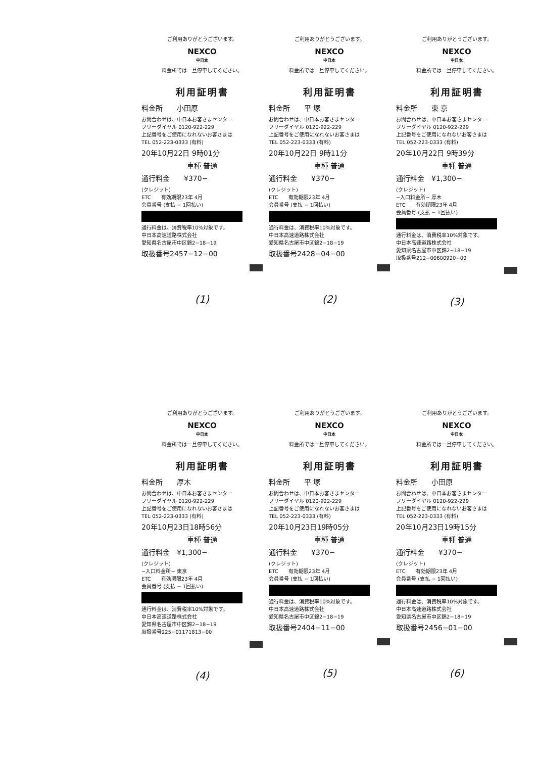ご利用ありがとうございます。
NEXCO
中日本
料金所では一旦停車してください。
利用証明書
料金所　　小田原
お問合わせは、中日本お客さまセンター
フリーダイヤル 0120-922-229
上記番号をご使用になれないお客さまは
TEL 052-223-0333 (有料)
20年10月22日 9時01分
車種 普通
通行料金　　¥370−
(クレジット)
ETC　　有効期限23年 4月
会員番号 (支払 − 1回払い)
通行料金は、消費税率10%対象です。
中日本高速道路株式会社
愛知県名古屋市中区錦2−18−19
取扱番号2457−12−00
(1)
ご利用ありがとうございます。
NEXCO
中日本
料金所では一旦停車してください。
利用証明書
料金所　　平 塚
お問合わせは、中日本お客さまセンター
フリーダイヤル 0120-922-229
上記番号をご使用になれないお客さまは
TEL 052-223-0333 (有料)
20年10月22日 9時11分
車種 普通
通行料金　　¥370−
(クレジット)
ETC　　有効期限23年 4月
会員番号 (支払 − 1回払い)
通行料金は、消費税率10%対象です。
中日本高速道路株式会社
愛知県名古屋市中区錦2−18−19
取扱番号2428−04−00
(2)
ご利用ありがとうございます。
NEXCO
中日本
料金所では一旦停車してください。
利用証明書
料金所　　東 京
お問合わせは、中日本お客さまセンター
フリーダイヤル 0120-922-229
上記番号をご使用になれないお客さまは
TEL 052-223-0333 (有料)
20年10月22日 9時39分
車種 普通
通行料金　¥1,300−
(クレジット)
−入口料金所− 厚木
ETC　　有効期限23年 4月
会員番号 (支払 − 1回払い)
通行料金は、消費税率10%対象です。
中日本高速道路株式会社
愛知県名古屋市中区錦2−18−19
取扱番号212−00600920−00
(3)
ご利用ありがとうございます。
NEXCO
中日本
料金所では一旦停車してください。
利用証明書
料金所　　厚木
お問合わせは、中日本お客さまセンター
フリーダイヤル 0120-922-229
上記番号をご使用になれないお客さまは
TEL 052-223-0333 (有料)
20年10月23日18時56分
車種 普通
通行料金　¥1,300−
(クレジット)
−入口料金所− 東京
ETC　　有効期限23年 4月
会員番号 (支払 − 1回払い)
通行料金は、消費税率10%対象です。
中日本高速道路株式会社
愛知県名古屋市中区錦2−18−19
取扱番号225−01171813−00
(4)
ご利用ありがとうございます。
NEXCO
中日本
料金所では一旦停車してください。
利用証明書
料金所　　平 塚
お問合わせは、中日本お客さまセンター
フリーダイヤル 0120-922-229
上記番号をご使用になれないお客さまは
TEL 052-223-0333 (有料)
20年10月23日19時05分
車種 普通
通行料金　　¥370−
(クレジット)
ETC　　有効期限23年 4月
会員番号 (支払 − 1回払い)
通行料金は、消費税率10%対象です。
中日本高速道路株式会社
愛知県名古屋市中区錦2−18−19
取扱番号2404−11−00
(5)
ご利用ありがとうございます。
NEXCO
中日本
料金所では一旦停車してください。
利用証明書
料金所　　小田原
お問合わせは、中日本お客さまセンター
フリーダイヤル 0120-922-229
上記番号をご使用になれないお客さまは
TEL 052-223-0333 (有料)
20年10月23日19時15分
車種 普通
通行料金　　¥370−
(クレジット)
ETC　　有効期限23年 4月
会員番号 (支払 − 1回払い)
通行料金は、消費税率10%対象です。
中日本高速道路株式会社
愛知県名古屋市中区錦2−18−19
取扱番号2456−01−00
(6)